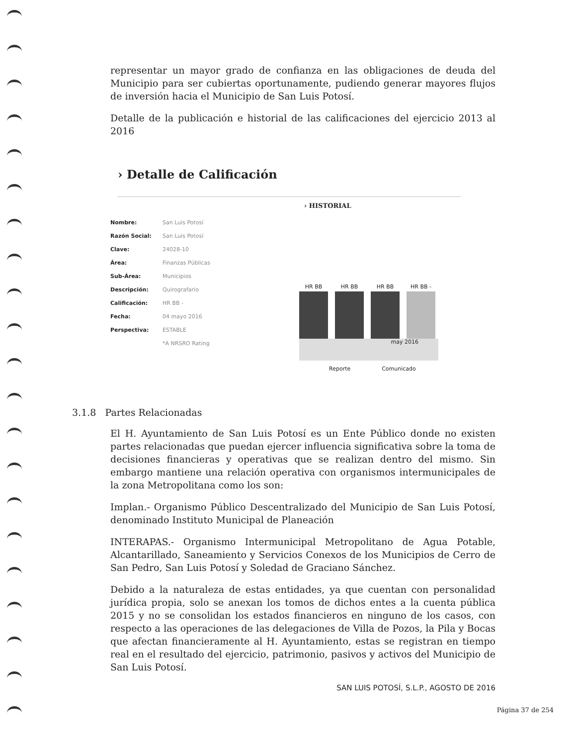representar un mayor grado de confianza en las obligaciones de deuda del Municipio para ser cubiertas oportunamente, pudiendo generar mayores flujos de inversión hacia el Municipio de San Luis Potosí.
Detalle de la publicación e historial de las calificaciones del ejercicio 2013 al 2016
› Detalle de Calificación
Nombre: San Luis Potosí
Razón Social: San Luis Potosí
Clave: 24028-10
Área: Finanzas Públicas
Sub-Área: Municipios
Descripción: Quirografario
Calificación: HR BB -
Fecha: 04 mayo 2016
Perspectiva: ESTABLE
*A NRSRO Rating
› HISTORIAL
HR BB
HR BB
HR BB
HR BB -
may 2016
Reporte Comunicado
3.1.8 Partes Relacionadas
El H. Ayuntamiento de San Luis Potosí es un Ente Público donde no existen partes relacionadas que puedan ejercer influencia significativa sobre la toma de decisiones financieras y operativas que se realizan dentro del mismo. Sin embargo mantiene una relación operativa con organismos intermunicipales de la zona Metropolitana como los son:
Implan.- Organismo Público Descentralizado del Municipio de San Luis Potosí, denominado Instituto Municipal de Planeación
INTERAPAS.- Organismo Intermunicipal Metropolitano de Agua Potable, Alcantarillado, Saneamiento y Servicios Conexos de los Municipios de Cerro de San Pedro, San Luis Potosí y Soledad de Graciano Sánchez.
Debido a la naturaleza de estas entidades, ya que cuentan con personalidad jurídica propia, solo se anexan los tomos de dichos entes a la cuenta pública 2015 y no se consolidan los estados financieros en ninguno de los casos, con respecto a las operaciones de las delegaciones de Villa de Pozos, la Pila y Bocas que afectan financieramente al H. Ayuntamiento, estas se registran en tiempo real en el resultado del ejercicio, patrimonio, pasivos y activos del Municipio de San Luis Potosí.
SAN LUIS POTOSÍ, S.L.P., AGOSTO DE 2016
Página 37 de 254